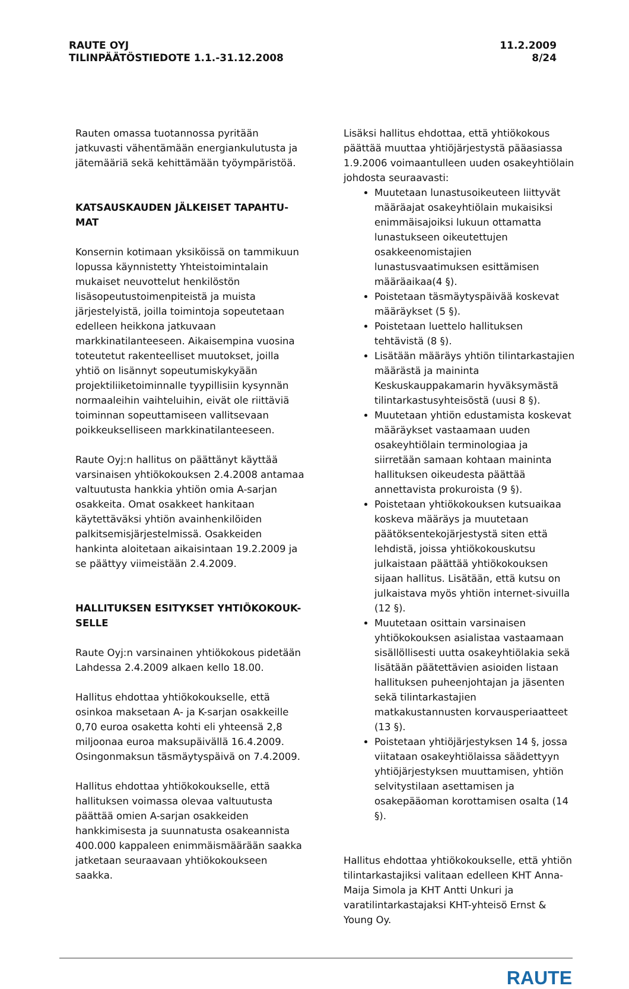RAUTE OYJ
TILINPÄÄTÖSTIEDOTE 1.1.-31.12.2008
11.2.2009
8/24
Rauten omassa tuotannossa pyritään jatkuvasti vähentämään energiankulutusta ja jätemääriä sekä kehittämään työympäristöä.
KATSAUSKAUDEN JÄLKEISET TAPAHTU-MAT
Konsernin kotimaan yksiköissä on tammikuun lopussa käynnistetty Yhteistoimintalain mukaiset neuvottelut henkilöstön lisäsopeutustoimenpiteistä ja muista järjestelyistä, joilla toimintoja sopeutetaan edelleen heikkona jatkuvaan markkinatilanteeseen. Aikaisempina vuosina toteutetut rakenteelliset muutokset, joilla yhtiö on lisännyt sopeutumiskykyään projektiliiketoiminnalle tyypillisiin kysynnän normaaleihin vaihteluihin, eivät ole riittäviä toiminnan sopeuttamiseen vallitsevaan poikkeukselliseen markkinatilanteeseen.
Raute Oyj:n hallitus on päättänyt käyttää varsinaisen yhtiökokouksen 2.4.2008 antamaa valtuutusta hankkia yhtiön omia A-sarjan osakkeita. Omat osakkeet hankitaan käytettäväksi yhtiön avainhenkilöiden palkitsemisjärjestelmissä. Osakkeiden hankinta aloitetaan aikaisintaan 19.2.2009 ja se päättyy viimeistään 2.4.2009.
HALLITUKSEN ESITYKSET YHTIÖKOKOUK-SELLE
Raute Oyj:n varsinainen yhtiökokous pidetään Lahdessa 2.4.2009 alkaen kello 18.00.
Hallitus ehdottaa yhtiökokoukselle, että osinkoa maksetaan A- ja K-sarjan osakkeille 0,70 euroa osaketta kohti eli yhteensä 2,8 miljoonaa euroa maksupäivällä 16.4.2009. Osingonmaksun täsmäytyspäivä on 7.4.2009.
Hallitus ehdottaa yhtiökokoukselle, että hallituksen voimassa olevaa valtuutusta päättää omien A-sarjan osakkeiden hankkimisesta ja suunnatusta osakeannista 400.000 kappaleen enimmäismäärään saakka jatketaan seuraavaan yhtiökokoukseen saakka.
Lisäksi hallitus ehdottaa, että yhtiökokous päättää muuttaa yhtiöjärjestystä pääasiassa 1.9.2006 voimaantulleen uuden osakeyhtiölain johdosta seuraavasti:
Muutetaan lunastusoikeuteen liittyvät määräajat osakeyhtiölain mukaisiksi enimmäisajoiksi lukuun ottamatta lunastukseen oikeutettujen osakkeenomistajien lunastusvaatimuksen esittämisen määräaikaa(4 §).
Poistetaan täsmäytyspäivää koskevat määräykset (5 §).
Poistetaan luettelo hallituksen tehtävistä (8 §).
Lisätään määräys yhtiön tilintarkastajien määrästä ja maininta Keskuskauppakamarin hyväksymästä tilintarkastusyhteisöstä (uusi 8 §).
Muutetaan yhtiön edustamista koskevat määräykset vastaamaan uuden osakeyhtiölain terminologiaa ja siirretään samaan kohtaan maininta hallituksen oikeudesta päättää annettavista prokuroista (9 §).
Poistetaan yhtiökokouksen kutsuaikaa koskeva määräys ja muutetaan päätöksentekojärjestystä siten että lehdistä, joissa yhtiökokouskutsu julkaistaan päättää yhtiökokouksen sijaan hallitus. Lisätään, että kutsu on julkaistava myös yhtiön internet-sivuilla (12 §).
Muutetaan osittain varsinaisen yhtiökokouksen asialistaa vastaamaan sisällöllisesti uutta osakeyhtiölakia sekä lisätään päätettävien asioiden listaan hallituksen puheenjohtajan ja jäsenten sekä tilintarkastajien matkakustannusten korvausperiaatteet (13 §).
Poistetaan yhtiöjärjestyksen 14 §, jossa viitataan osakeyhtiölaissa säädettyyn yhtiöjärjestyksen muuttamisen, yhtiön selvitystilaan asettamisen ja osakepääoman korottamisen osalta (14 §).
Hallitus ehdottaa yhtiökokoukselle, että yhtiön tilintarkastajiksi valitaan edelleen KHT Anna-Maija Simola ja KHT Antti Unkuri ja varatilintarkastajaksi KHT-yhteisö Ernst & Young Oy.
RAUTE